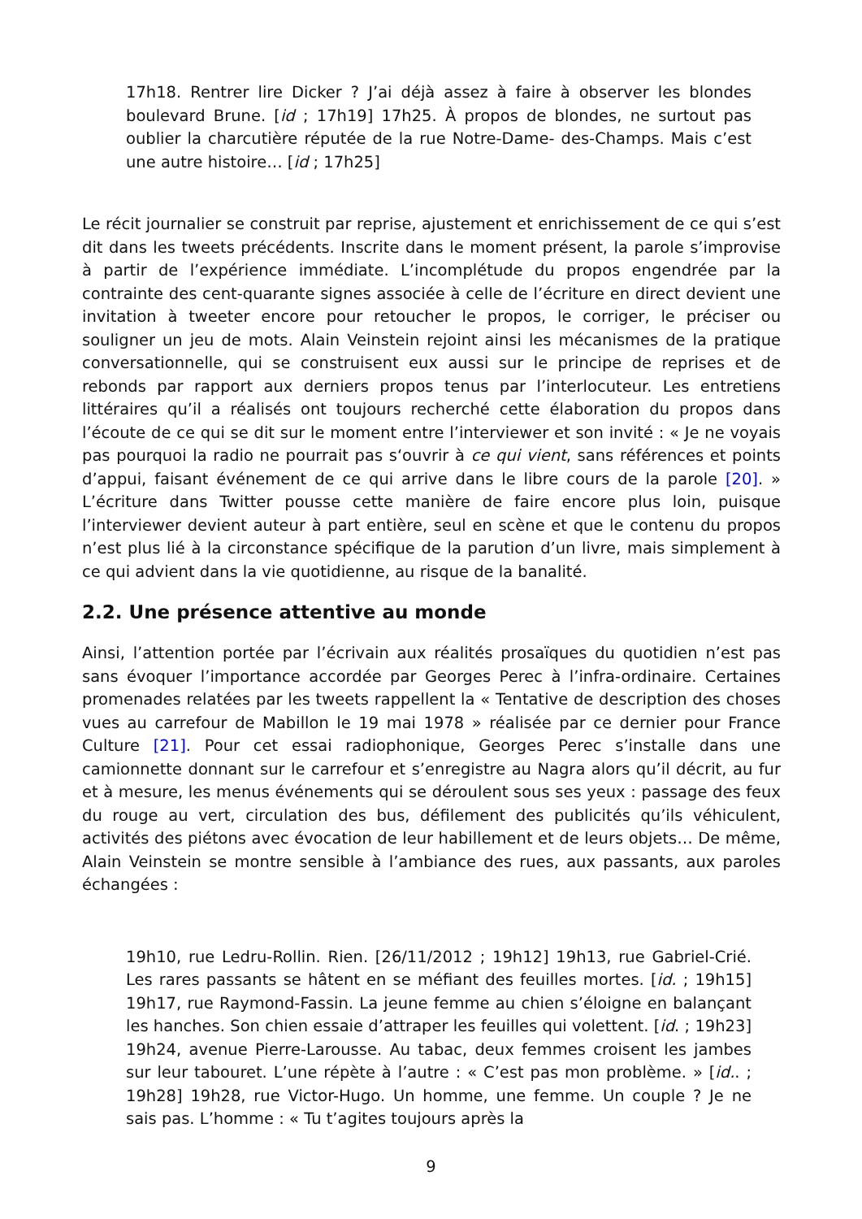17h18. Rentrer lire Dicker ? J’ai déjà assez à faire à observer les blondes boulevard Brune. [id ; 17h19] 17h25. À propos de blondes, ne surtout pas oublier la charcutière réputée de la rue Notre-Dame- des-Champs. Mais c’est une autre histoire… [id ; 17h25]
Le récit journalier se construit par reprise, ajustement et enrichissement de ce qui s’est dit dans les tweets précédents. Inscrite dans le moment présent, la parole s’improvise à partir de l’expérience immédiate. L’incomplétude du propos engendrée par la contrainte des cent-quarante signes associée à celle de l’écriture en direct devient une invitation à tweeter encore pour retoucher le propos, le corriger, le préciser ou souligner un jeu de mots. Alain Veinstein rejoint ainsi les mécanismes de la pratique conversationnelle, qui se construisent eux aussi sur le principe de reprises et de rebonds par rapport aux derniers propos tenus par l’interlocuteur. Les entretiens littéraires qu’il a réalisés ont toujours recherché cette élaboration du propos dans l’écoute de ce qui se dit sur le moment entre l’interviewer et son invité : « Je ne voyais pas pourquoi la radio ne pourrait pas s‘ouvrir à ce qui vient, sans références et points d’appui, faisant événement de ce qui arrive dans le libre cours de la parole [20]. » L’écriture dans Twitter pousse cette manière de faire encore plus loin, puisque l’interviewer devient auteur à part entière, seul en scène et que le contenu du propos n’est plus lié à la circonstance spécifique de la parution d’un livre, mais simplement à ce qui advient dans la vie quotidienne, au risque de la banalité.
2.2. Une présence attentive au monde
Ainsi, l’attention portée par l’écrivain aux réalités prosaïques du quotidien n’est pas sans évoquer l’importance accordée par Georges Perec à l’infra-ordinaire. Certaines promenades relatées par les tweets rappellent la « Tentative de description des choses vues au carrefour de Mabillon le 19 mai 1978 » réalisée par ce dernier pour France Culture [21]. Pour cet essai radiophonique, Georges Perec s’installe dans une camionnette donnant sur le carrefour et s’enregistre au Nagra alors qu’il décrit, au fur et à mesure, les menus événements qui se déroulent sous ses yeux : passage des feux du rouge au vert, circulation des bus, défilement des publicités qu’ils véhiculent, activités des piétons avec évocation de leur habillement et de leurs objets… De même, Alain Veinstein se montre sensible à l’ambiance des rues, aux passants, aux paroles échangées :
19h10, rue Ledru-Rollin. Rien. [26/11/2012 ; 19h12] 19h13, rue Gabriel-Crié. Les rares passants se hâtent en se méfiant des feuilles mortes. [id. ; 19h15] 19h17, rue Raymond-Fassin. La jeune femme au chien s’éloigne en balançant les hanches. Son chien essaie d’attraper les feuilles qui volettent. [id. ; 19h23] 19h24, avenue Pierre-Larousse. Au tabac, deux femmes croisent les jambes sur leur tabouret. L’une répète à l’autre : « C’est pas mon problème. » [id.. ; 19h28] 19h28, rue Victor-Hugo. Un homme, une femme. Un couple ? Je ne sais pas. L’homme : « Tu t’agites toujours après la
9